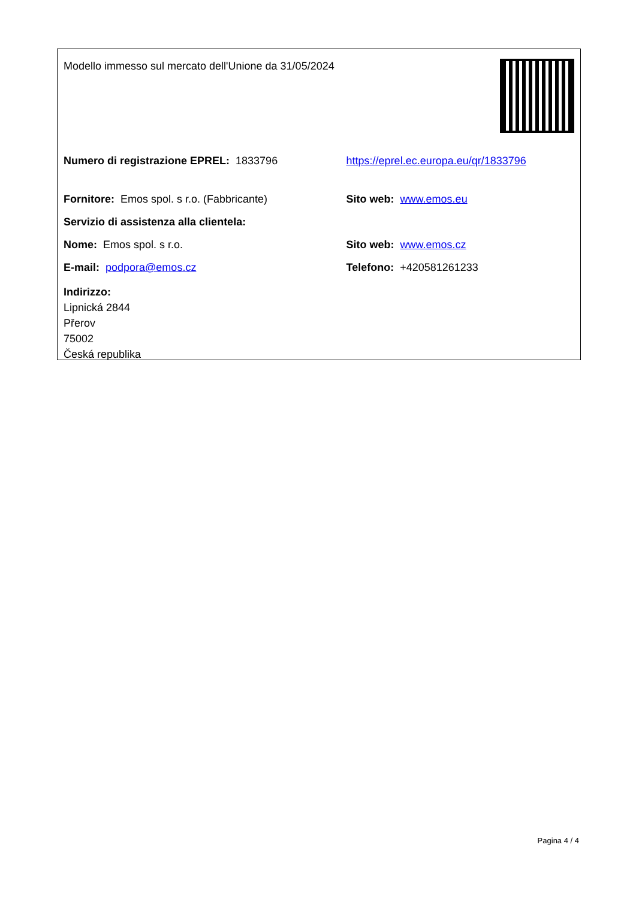| Modello immesso sul mercato dell'Unione da 31/05/2024 | |
| Numero di registrazione EPREL: 1833796 | https://eprel.ec.europa.eu/qr/1833796 |
| Fornitore: Emos spol. s r.o. (Fabbricante) | Sito web: www.emos.eu |
| Servizio di assistenza alla clientela: | |
| Nome: Emos spol. s r.o. | Sito web: www.emos.cz |
| E-mail: podpora@emos.cz | Telefono: +420581261233 |
| Indirizzo: Lipnická 2844 Přerov 75002 Česká republika | |
Pagina 4 / 4